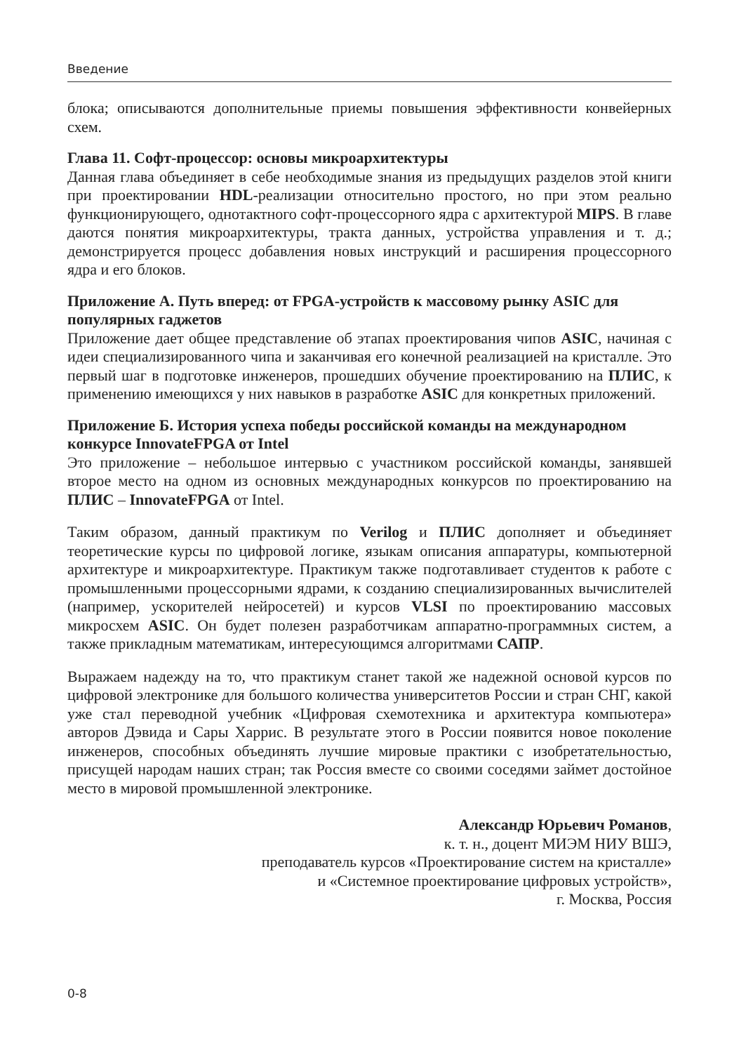Введение
блока; описываются дополнительные приемы повышения эффективности конвейерных схем.
Глава 11. Софт-процессор: основы микроархитектуры
Данная глава объединяет в себе необходимые знания из предыдущих разделов этой книги при проектировании HDL-реализации относительно простого, но при этом реально функционирующего, однотактного софт-процессорного ядра с архитектурой MIPS. В главе даются понятия микроархитектуры, тракта данных, устройства управления и т. д.; демонстрируется процесс добавления новых инструкций и расширения процессорного ядра и его блоков.
Приложение А. Путь вперед: от FPGA-устройств к массовому рынку ASIC для популярных гаджетов
Приложение дает общее представление об этапах проектирования чипов ASIC, начиная с идеи специализированного чипа и заканчивая его конечной реализацией на кристалле. Это первый шаг в подготовке инженеров, прошедших обучение проектированию на ПЛИС, к применению имеющихся у них навыков в разработке ASIC для конкретных приложений.
Приложение Б. История успеха победы российской команды на международном конкурсе InnovateFPGA от Intel
Это приложение – небольшое интервью с участником российской команды, занявшей второе место на одном из основных международных конкурсов по проектированию на ПЛИС – InnovateFPGA от Intel.
Таким образом, данный практикум по Verilog и ПЛИС дополняет и объединяет теоретические курсы по цифровой логике, языкам описания аппаратуры, компьютерной архитектуре и микроархитектуре. Практикум также подготавливает студентов к работе с промышленными процессорными ядрами, к созданию специализированных вычислителей (например, ускорителей нейросетей) и курсов VLSI по проектированию массовых микросхем ASIC. Он будет полезен разработчикам аппаратно-программных систем, а также прикладным математикам, интересующимся алгоритмами САПР.
Выражаем надежду на то, что практикум станет такой же надежной основой курсов по цифровой электронике для большого количества университетов России и стран СНГ, какой уже стал переводной учебник «Цифровая схемотехника и архитектура компьютера» авторов Дэвида и Сары Харрис. В результате этого в России появится новое поколение инженеров, способных объединять лучшие мировые практики с изобретательностью, присущей народам наших стран; так Россия вместе со своими соседями займет достойное место в мировой промышленной электронике.
Александр Юрьевич Романов,
к. т. н., доцент МИЭМ НИУ ВШЭ,
преподаватель курсов «Проектирование систем на кристалле»
и «Системное проектирование цифровых устройств»,
г. Москва, Россия
0-8